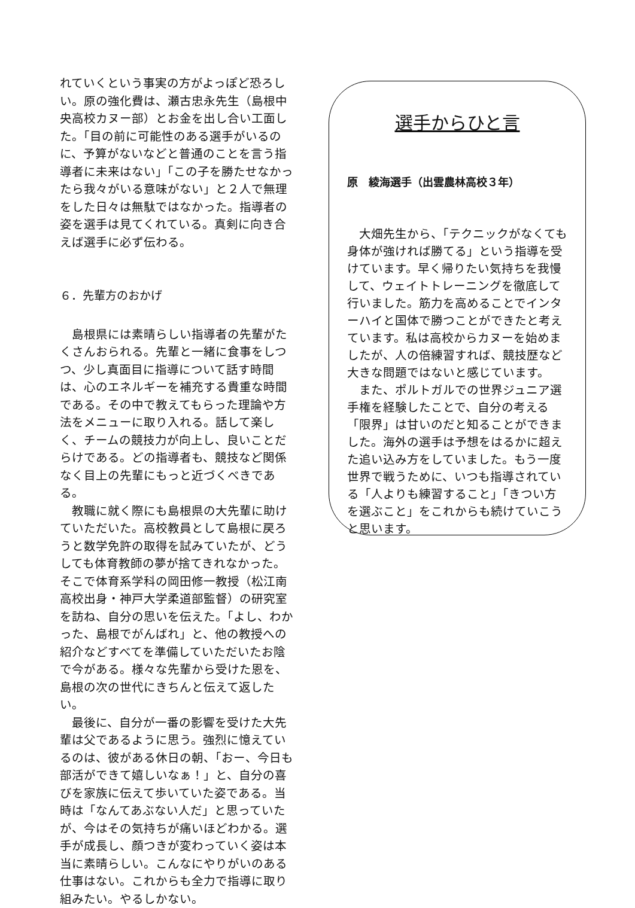れていくという事実の方がよっぽど恐ろしい。原の強化費は、瀬古忠永先生（島根中央高校カヌー部）とお金を出し合い工面した。「目の前に可能性のある選手がいるのに、予算がないなどと普通のことを言う指導者に未来はない」「この子を勝たせなかったら我々がいる意味がない」と２人で無理をした日々は無駄ではなかった。指導者の姿を選手は見てくれている。真剣に向き合えば選手に必ず伝わる。
６．先輩方のおかげ
　島根県には素晴らしい指導者の先輩がたくさんおられる。先輩と一緒に食事をしつつ、少し真面目に指導について話す時間は、心のエネルギーを補充する貴重な時間である。その中で教えてもらった理論や方法をメニューに取り入れる。話して楽しく、チームの競技力が向上し、良いことだらけである。どの指導者も、競技など関係なく目上の先輩にもっと近づくべきである。
　教職に就く際にも島根県の大先輩に助けていただいた。高校教員として島根に戻ろうと数学免許の取得を試みていたが、どうしても体育教師の夢が捨てきれなかった。そこで体育系学科の岡田修一教授（松江南高校出身・神戸大学柔道部監督）の研究室を訪ね、自分の思いを伝えた。「よし、わかった、島根でがんばれ」と、他の教授への紹介などすべてを準備していただいたお陰で今がある。様々な先輩から受けた恩を、島根の次の世代にきちんと伝えて返したい。
　最後に、自分が一番の影響を受けた大先輩は父であるように思う。強烈に憶えているのは、彼がある休日の朝、「おー、今日も部活ができて嬉しいなぁ！」と、自分の喜びを家族に伝えて歩いていた姿である。当時は「なんてあぶない人だ」と思っていたが、今はその気持ちが痛いほどわかる。選手が成長し、顔つきが変わっていく姿は本当に素晴らしい。こんなにやりがいのある仕事はない。これからも全力で指導に取り組みたい。やるしかない。
選手からひと言
原　綾海選手（出雲農林高校３年）
　大畑先生から、「テクニックがなくても身体が強ければ勝てる」という指導を受けています。早く帰りたい気持ちを我慢して、ウェイトトレーニングを徹底して行いました。筋力を高めることでインターハイと国体で勝つことができたと考えています。私は高校からカヌーを始めましたが、人の倍練習すれば、競技歴など大きな問題ではないと感じています。
　また、ポルトガルでの世界ジュニア選手権を経験したことで、自分の考える「限界」は甘いのだと知ることができました。海外の選手は予想をはるかに超えた追い込み方をしていました。もう一度世界で戦うために、いつも指導されている「人よりも練習すること」「きつい方を選ぶこと」をこれからも続けていこうと思います。